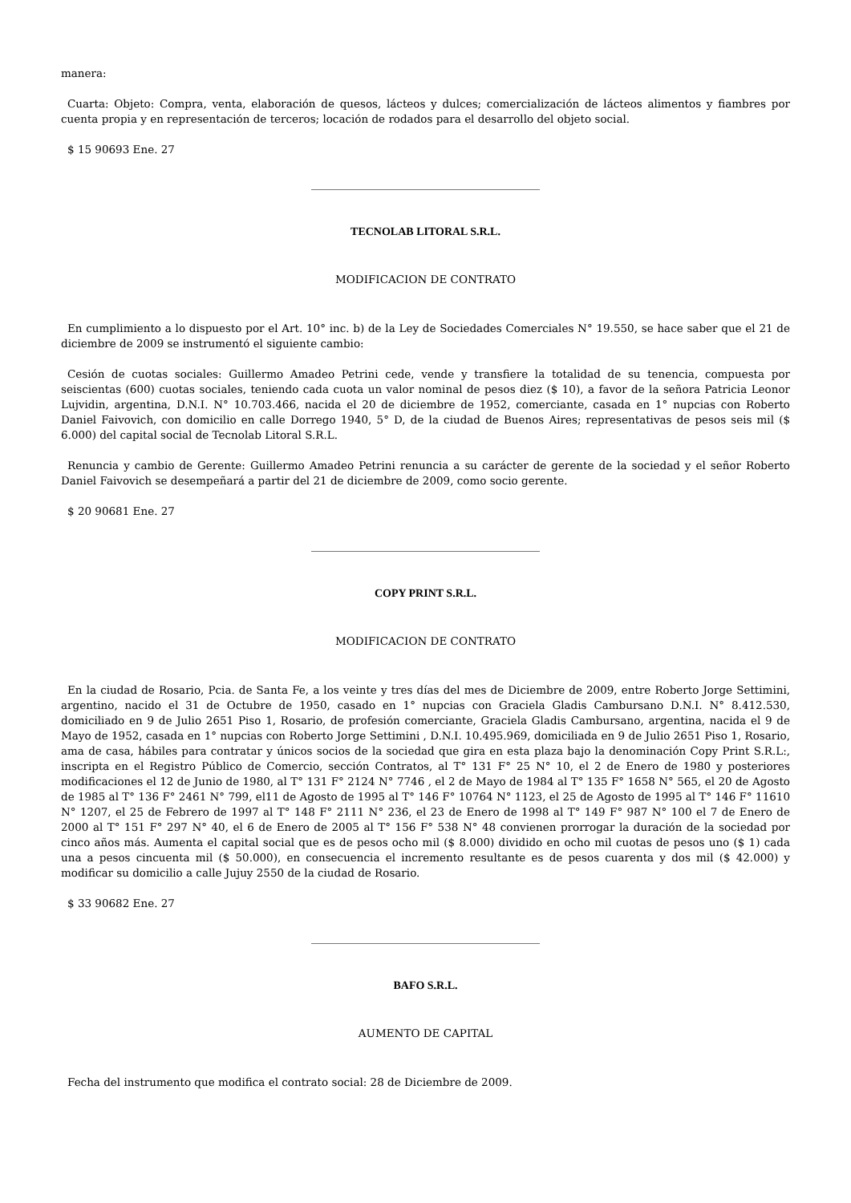manera:
Cuarta: Objeto: Compra, venta, elaboración de quesos, lácteos y dulces; comercialización de lácteos alimentos y fiambres por cuenta propia y en representación de terceros; locación de rodados para el desarrollo del objeto social.
$ 15 90693 Ene. 27
TECNOLAB LITORAL S.R.L.
MODIFICACION DE CONTRATO
En cumplimiento a lo dispuesto por el Art. 10° inc. b) de la Ley de Sociedades Comerciales N° 19.550, se hace saber que el 21 de diciembre de 2009 se instrumentó el siguiente cambio:
Cesión de cuotas sociales: Guillermo Amadeo Petrini cede, vende y transfiere la totalidad de su tenencia, compuesta por seiscientas (600) cuotas sociales, teniendo cada cuota un valor nominal de pesos diez ($ 10), a favor de la señora Patricia Leonor Lujvidin, argentina, D.N.I. N° 10.703.466, nacida el 20 de diciembre de 1952, comerciante, casada en 1° nupcias con Roberto Daniel Faivovich, con domicilio en calle Dorrego 1940, 5° D, de la ciudad de Buenos Aires; representativas de pesos seis mil ($ 6.000) del capital social de Tecnolab Litoral S.R.L.
Renuncia y cambio de Gerente: Guillermo Amadeo Petrini renuncia a su carácter de gerente de la sociedad y el señor Roberto Daniel Faivovich se desempeñará a partir del 21 de diciembre de 2009, como socio gerente.
$ 20 90681 Ene. 27
COPY PRINT S.R.L.
MODIFICACION DE CONTRATO
En la ciudad de Rosario, Pcia. de Santa Fe, a los veinte y tres días del mes de Diciembre de 2009, entre Roberto Jorge Settimini, argentino, nacido el 31 de Octubre de 1950, casado en 1° nupcias con Graciela Gladis Cambursano D.N.I. N° 8.412.530, domiciliado en 9 de Julio 2651 Piso 1, Rosario, de profesión comerciante, Graciela Gladis Cambursano, argentina, nacida el 9 de Mayo de 1952, casada en 1° nupcias con Roberto Jorge Settimini , D.N.I. 10.495.969, domiciliada en 9 de Julio 2651 Piso 1, Rosario, ama de casa, hábiles para contratar y únicos socios de la sociedad que gira en esta plaza bajo la denominación Copy Print S.R.L:, inscripta en el Registro Público de Comercio, sección Contratos, al T° 131 F° 25 N° 10, el 2 de Enero de 1980 y posteriores modificaciones el 12 de Junio de 1980, al T° 131 F° 2124 N° 7746 , el 2 de Mayo de 1984 al T° 135 F° 1658 N° 565, el 20 de Agosto de 1985 al T° 136 F° 2461 N° 799, el11 de Agosto de 1995 al T° 146 F° 10764 N° 1123, el 25 de Agosto de 1995 al T° 146 F° 11610 N° 1207, el 25 de Febrero de 1997 al T° 148 F° 2111 N° 236, el 23 de Enero de 1998 al T° 149 F° 987 N° 100 el 7 de Enero de 2000 al T° 151 F° 297 N° 40, el 6 de Enero de 2005 al T° 156 F° 538 N° 48 convienen prorrogar la duración de la sociedad por cinco años más. Aumenta el capital social que es de pesos ocho mil ($ 8.000) dividido en ocho mil cuotas de pesos uno ($ 1) cada una a pesos cincuenta mil ($ 50.000), en consecuencia el incremento resultante es de pesos cuarenta y dos mil ($ 42.000) y modificar su domicilio a calle Jujuy 2550 de la ciudad de Rosario.
$ 33 90682 Ene. 27
BAFO S.R.L.
AUMENTO DE CAPITAL
Fecha del instrumento que modifica el contrato social: 28 de Diciembre de 2009.